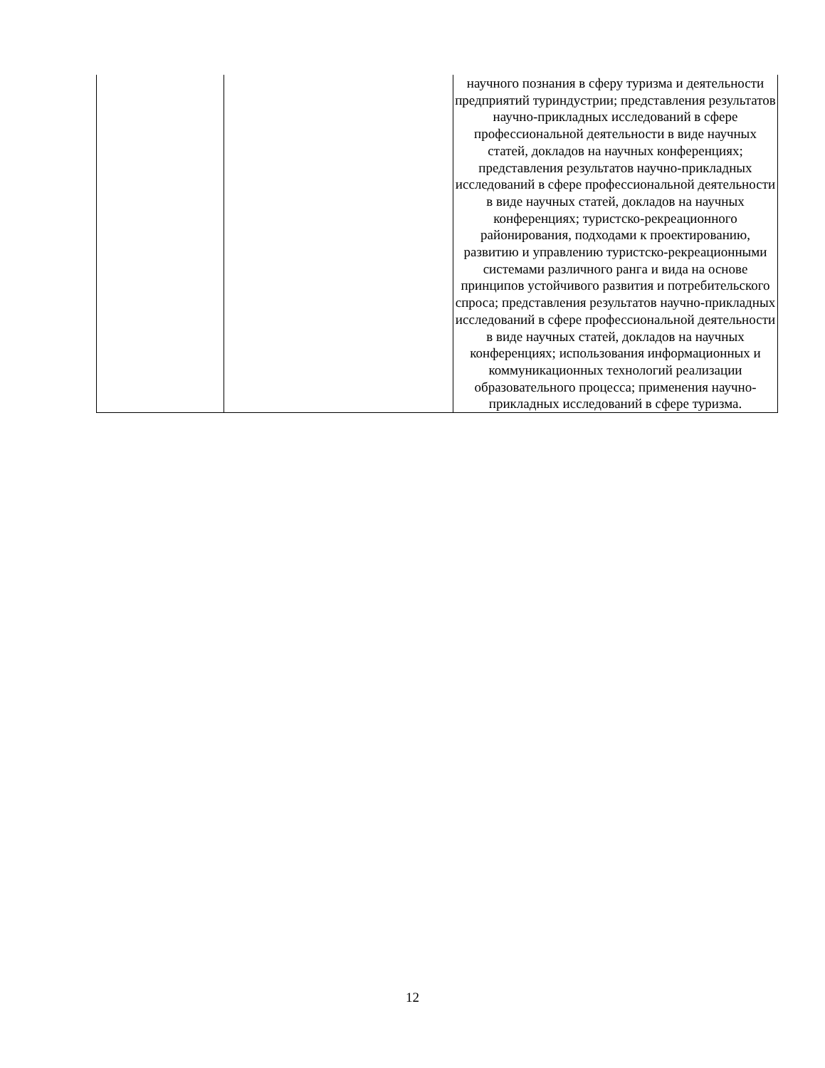| | | научного познания в сферу туризма и деятельности предприятий туриндустрии; представления результатов научно-прикладных исследований в сфере профессиональной деятельности в виде научных статей, докладов на научных конференциях; представления результатов научно-прикладных исследований в сфере профессиональной деятельности в виде научных статей, докладов на научных конференциях; туристско-рекреационного районирования, подходами к проектированию, развитию и управлению туристско-рекреационными системами различного ранга и вида на основе принципов устойчивого развития и потребительского спроса; представления результатов научно-прикладных исследований в сфере профессиональной деятельности в виде научных статей, докладов на научных конференциях; использования информационных и коммуникационных технологий реализации образовательного процесса; применения научно-прикладных исследований в сфере туризма. |
12